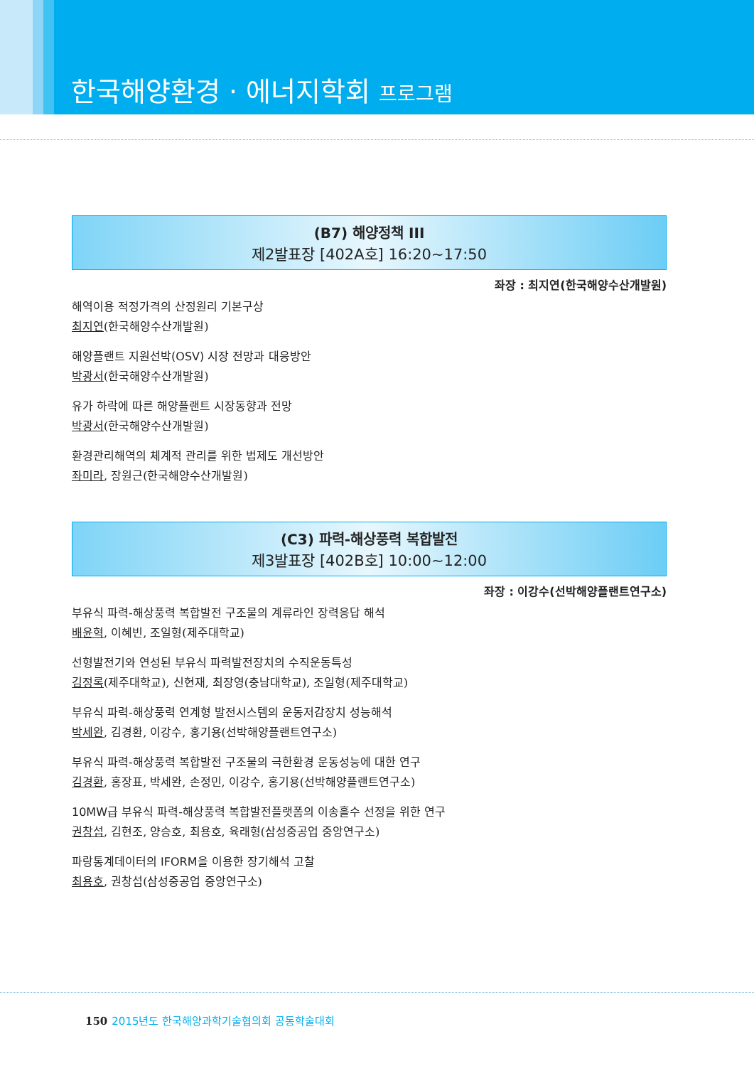한국해양환경 · 에너지학회 프로그램
(B7) 해양정책 III
제2발표장 [402A호] 16:20~17:50
좌장 : 최지연(한국해양수산개발원)
해역이용 적정가격의 산정원리 기본구상
최지연(한국해양수산개발원)
해양플랜트 지원선박(OSV) 시장 전망과 대응방안
박광서(한국해양수산개발원)
유가 하락에 따른 해양플랜트 시장동향과 전망
박광서(한국해양수산개발원)
환경관리해역의 체계적 관리를 위한 법제도 개선방안
좌미라, 장원근(한국해양수산개발원)
(C3) 파력-해상풍력 복합발전
제3발표장 [402B호] 10:00~12:00
좌장 : 이강수(선박해양플랜트연구소)
부유식 파력-해상풍력 복합발전 구조물의 계류라인 장력응답 해석
배윤혁, 이혜빈, 조일형(제주대학교)
선형발전기와 연성된 부유식 파력발전장치의 수직운동특성
김정록(제주대학교), 신현재, 최장영(충남대학교), 조일형(제주대학교)
부유식 파력-해상풍력 연계형 발전시스템의 운동저감장치 성능해석
박세완, 김경환, 이강수, 홍기용(선박해양플랜트연구소)
부유식 파력-해상풍력 복합발전 구조물의 극한환경 운동성능에 대한 연구
김경환, 홍장표, 박세완, 손정민, 이강수, 홍기용(선박해양플랜트연구소)
10MW급 부유식 파력-해상풍력 복합발전플랫폼의 이송흘수 선정을 위한 연구
권창섭, 김현조, 양승호, 최용호, 육래형(삼성중공업 중앙연구소)
파랑통계데이터의 IFORM을 이용한 장기해석 고찰
최용호, 권창섭(삼성중공업 중앙연구소)
150 2015년도 한국해양과학기술협의회 공동학술대회